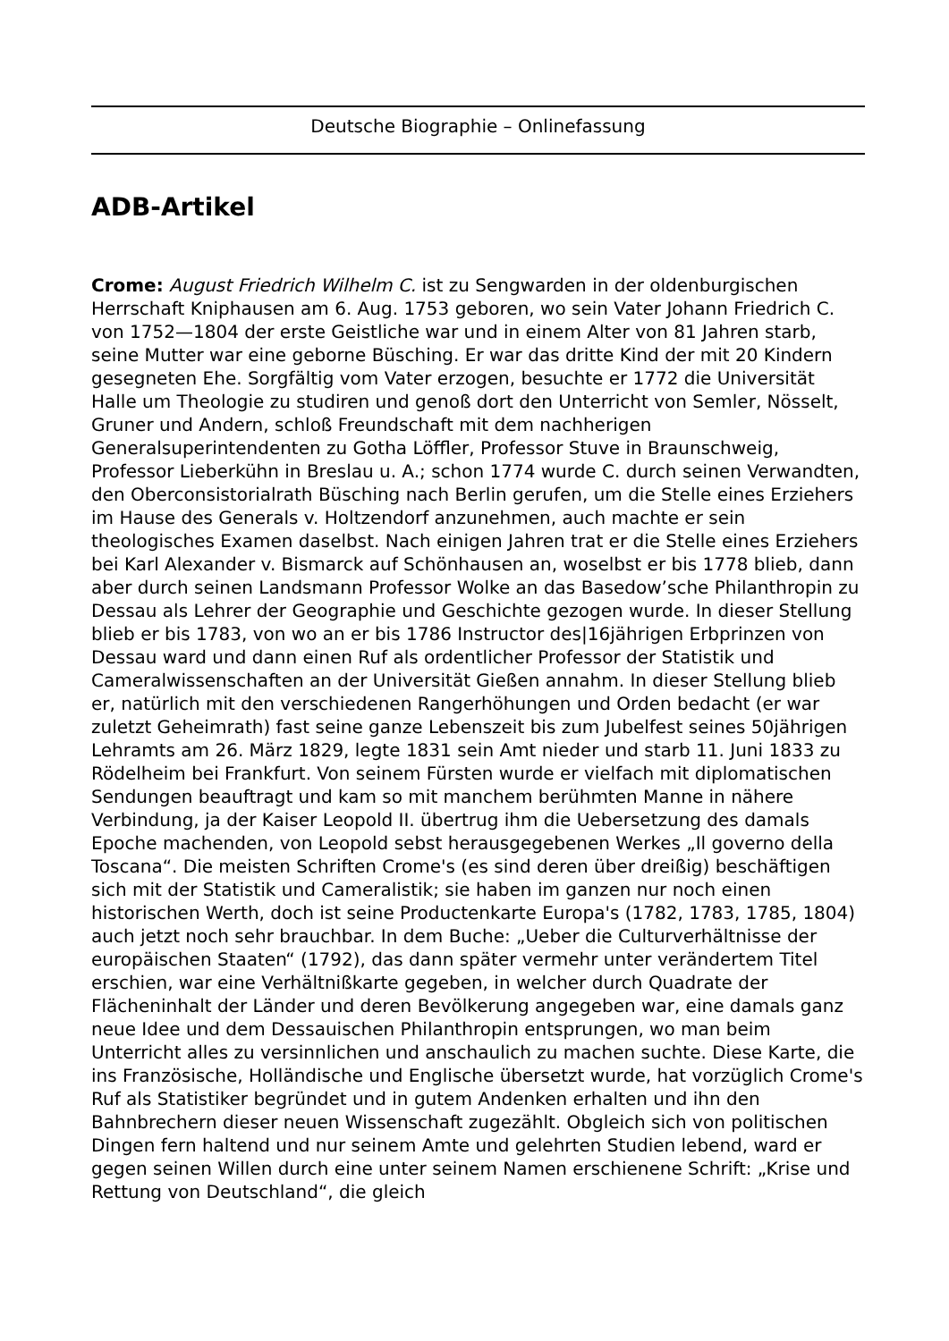Deutsche Biographie – Onlinefassung
ADB-Artikel
Crome: August Friedrich Wilhelm C. ist zu Sengwarden in der oldenburgischen Herrschaft Kniphausen am 6. Aug. 1753 geboren, wo sein Vater Johann Friedrich C. von 1752—1804 der erste Geistliche war und in einem Alter von 81 Jahren starb, seine Mutter war eine geborne Büsching. Er war das dritte Kind der mit 20 Kindern gesegneten Ehe. Sorgfältig vom Vater erzogen, besuchte er 1772 die Universität Halle um Theologie zu studiren und genoß dort den Unterricht von Semler, Nösselt, Gruner und Andern, schloß Freundschaft mit dem nachherigen Generalsuperintendenten zu Gotha Löffler, Professor Stuve in Braunschweig, Professor Lieberkühn in Breslau u. A.; schon 1774 wurde C. durch seinen Verwandten, den Oberconsistorialrath Büsching nach Berlin gerufen, um die Stelle eines Erziehers im Hause des Generals v. Holtzendorf anzunehmen, auch machte er sein theologisches Examen daselbst. Nach einigen Jahren trat er die Stelle eines Erziehers bei Karl Alexander v. Bismarck auf Schönhausen an, woselbst er bis 1778 blieb, dann aber durch seinen Landsmann Professor Wolke an das Basedow’sche Philanthropin zu Dessau als Lehrer der Geographie und Geschichte gezogen wurde. In dieser Stellung blieb er bis 1783, von wo an er bis 1786 Instructor des|16jährigen Erbprinzen von Dessau ward und dann einen Ruf als ordentlicher Professor der Statistik und Cameralwissenschaften an der Universität Gießen annahm. In dieser Stellung blieb er, natürlich mit den verschiedenen Rangerhöhungen und Orden bedacht (er war zuletzt Geheimrath) fast seine ganze Lebenszeit bis zum Jubelfest seines 50jährigen Lehramts am 26. März 1829, legte 1831 sein Amt nieder und starb 11. Juni 1833 zu Rödelheim bei Frankfurt. Von seinem Fürsten wurde er vielfach mit diplomatischen Sendungen beauftragt und kam so mit manchem berühmten Manne in nähere Verbindung, ja der Kaiser Leopold II. übertrug ihm die Uebersetzung des damals Epoche machenden, von Leopold sebst herausgegebenen Werkes „Il governo della Toscana“. Die meisten Schriften Crome's (es sind deren über dreißig) beschäftigen sich mit der Statistik und Cameralistik; sie haben im ganzen nur noch einen historischen Werth, doch ist seine Productenkarte Europa's (1782, 1783, 1785, 1804) auch jetzt noch sehr brauchbar. In dem Buche: „Ueber die Culturverhältnisse der europäischen Staaten“ (1792), das dann später vermehr unter verändertem Titel erschien, war eine Verhältnißkarte gegeben, in welcher durch Quadrate der Flächeninhalt der Länder und deren Bevölkerung angegeben war, eine damals ganz neue Idee und dem Dessauischen Philanthropin entsprungen, wo man beim Unterricht alles zu versinnlichen und anschaulich zu machen suchte. Diese Karte, die ins Französische, Holländische und Englische übersetzt wurde, hat vorzüglich Crome's Ruf als Statistiker begründet und in gutem Andenken erhalten und ihn den Bahnbrechern dieser neuen Wissenschaft zugezählt. Obgleich sich von politischen Dingen fern haltend und nur seinem Amte und gelehrten Studien lebend, ward er gegen seinen Willen durch eine unter seinem Namen erschienene Schrift: „Krise und Rettung von Deutschland“, die gleich